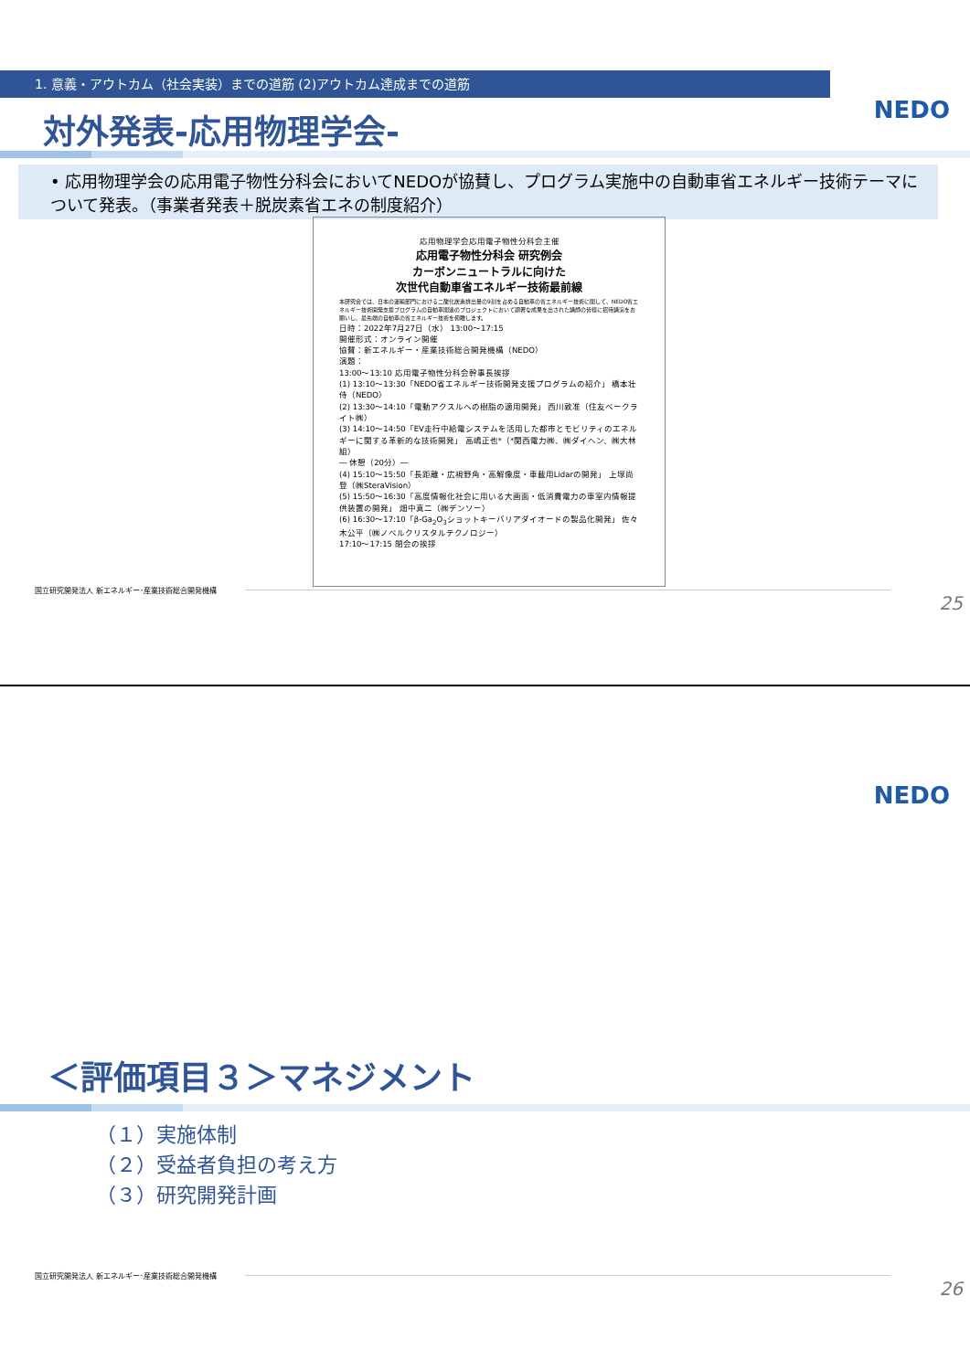1. 意義・アウトカム（社会実装）までの道筋 (2)アウトカム達成までの道筋
対外発表-応用物理学会- NEDO
• 応用物理学会の応用電子物性分科会においてNEDOが協賛し、プログラム実施中の自動車省エネルギー技術テーマについて発表。（事業者発表＋脱炭素省エネの制度紹介）
応用物理学会応用電子物性分科会主催
応用電子物性分科会 研究例会
カーボンニュートラルに向けた
次世代自動車省エネルギー技術最前線
本研究会では、日本の運輸部門における二酸化炭素排出量の9割を占める自動車の省エネルギー技術に関して、NEDO省エネルギー技術開発支援プログラムの自動車関連のプロジェクトにおいて顕著な成果を出された講師の皆様に招待講演をお願いし、最先端の自動車の省エネルギー技術を俯瞰します。
日時：2022年7月27日（水） 13:00～17:15
開催形式：オンライン開催
協賛：新エネルギー・産業技術総合開発機構（NEDO）
演題：
13:00～13:10 応用電子物性分科会幹事長挨拶
(1) 13:10～13:30「NEDO省エネルギー技術開発支援プログラムの紹介」 橋本壮侍（NEDO）
(2) 13:30～14:10「電動アクスルへの樹脂の適用開発」 西川敦准（住友ベークライト㈱）
(3) 14:10～14:50「EV走行中給電システムを活用した都市とモビリティのエネルギーに関する革新的な技術開発」 高嶋正也*（*関西電力㈱、㈱ダイヘン、㈱大林組）
― 休憩（20分）―
(4) 15:10～15:50「長距離・広視野角・高解像度・車載用Lidarの開発」 上塚尚登（㈱SteraVision）
(5) 15:50～16:30「高度情報化社会に用いる大画面・低消費電力の車室内情報提供装置の開発」 畑中真二（㈱デンソー）
(6) 16:30～17:10「β-Ga<sub>2</sub>O<sub>3</sub>ショットキーバリアダイオードの製品化開発」 佐々木公平（㈱ノベルクリスタルテクノロジー）
17:10～17:15 閉会の挨拶
国立研究開発法人 新エネルギー･産業技術総合開発機構
25
NEDO
＜評価項目３＞マネジメント
（１）実施体制
（２）受益者負担の考え方
（３）研究開発計画
国立研究開発法人 新エネルギー･産業技術総合開発機構
26